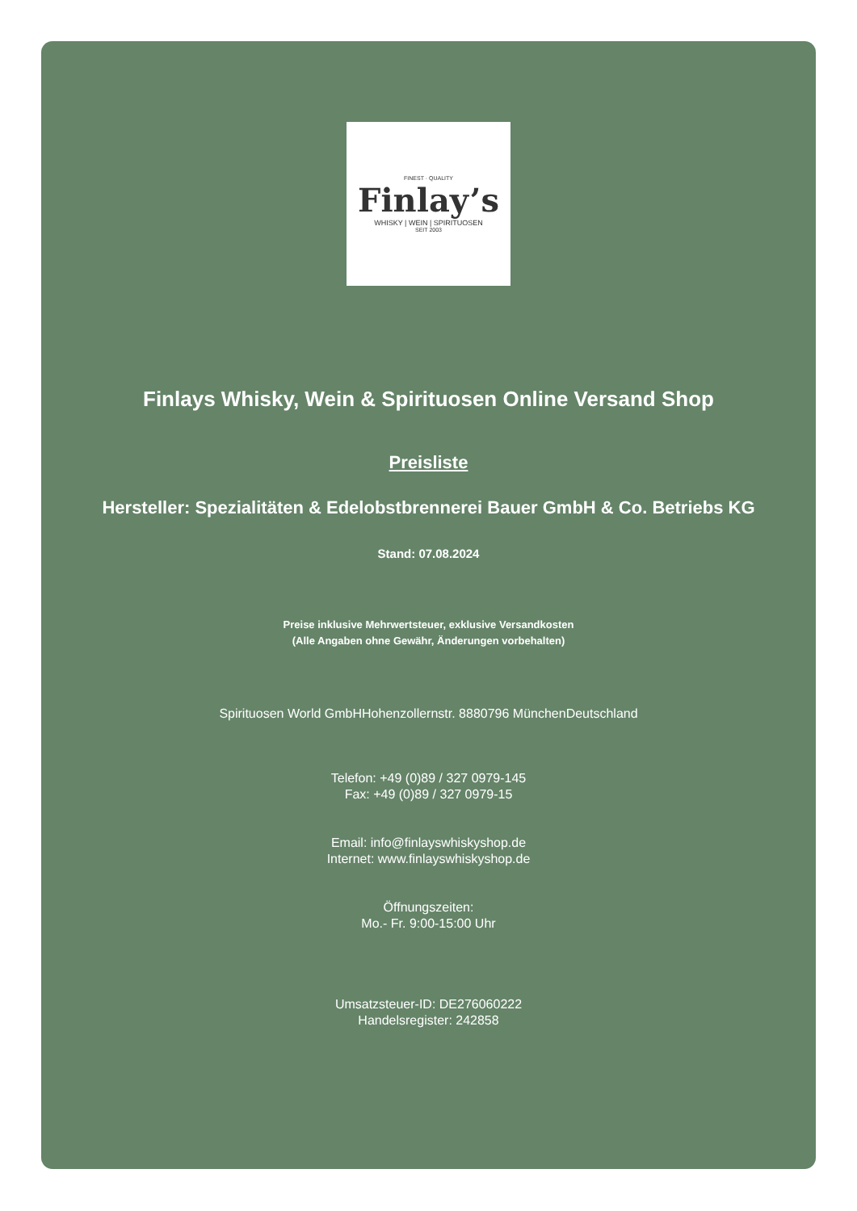FINEST · QUALITY
Finlay’s
WHISKY | WEIN | SPIRITUOSEN
SEIT 2003
Finlays Whisky, Wein & Spirituosen Online Versand Shop
Preisliste
Hersteller: Spezialitäten & Edelobstbrennerei Bauer GmbH & Co. Betriebs KG
Stand: 07.08.2024
Preise inklusive Mehrwertsteuer, exklusive Versandkosten
(Alle Angaben ohne Gewähr, Änderungen vorbehalten)
Spirituosen World GmbHHohenzollernstr. 8880796 MünchenDeutschland
Telefon: +49 (0)89 / 327 0979-145
Fax: +49 (0)89 / 327 0979-15
Email: info@finlayswhiskyshop.de
Internet: www.finlayswhiskyshop.de
Öffnungszeiten:
Mo.- Fr. 9:00-15:00 Uhr
Umsatzsteuer-ID: DE276060222
Handelsregister: 242858